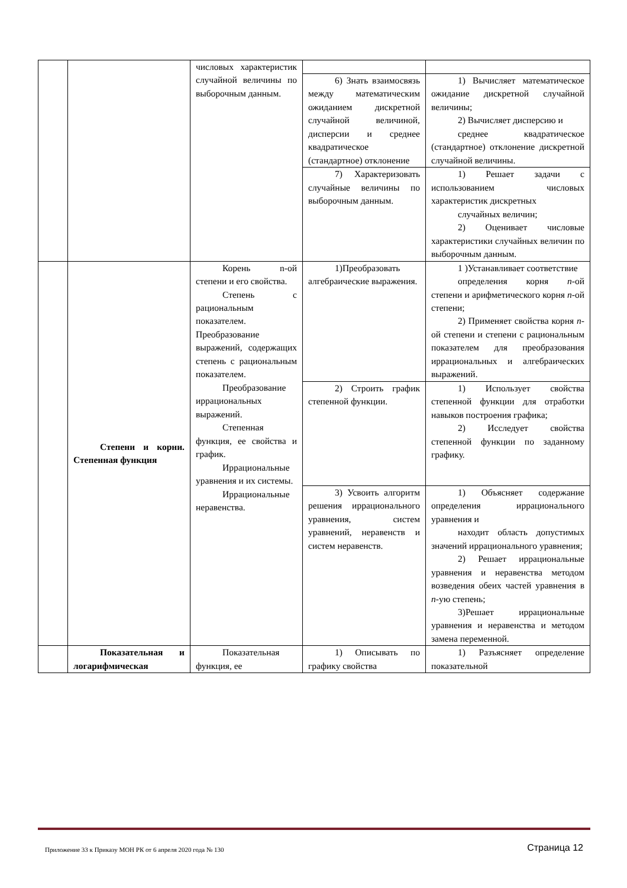| | | числовых характеристик случайной величины по выборочным данным. | | |
| | | | 6) Знать взаимосвязь между математическим ожиданием дискретной случайной величиной, дисперсии и среднее квадратическое (стандартное) отклонение | 1) Вычисляет математическое ожидание дискретной случайной величины; 2) Вычисляет дисперсию и среднее квадратическое (стандартное) отклонение дискретной случайной величины. |
| | | | 7) Характеризовать случайные величины по выборочным данным. | 1) Решает задачи с использованием числовых характеристик дискретных случайных величин; 2) Оценивает числовые характеристики случайных величин по выборочным данным. |
| | Степени и корни. Степенная функция | Корень n-ой степени и его свойства. Степень с рациональным показателем. Преобразование выражений, содержащих степень с рациональным показателем. Преобразование иррациональных выражений. Степенная функция, ее свойства и график. Иррациональные уравнения и их системы. Иррациональные неравенства. | 1)Преобразовать алгебраические выражения. | 1 )Устанавливает соответствие определения корня n -ой степени и арифметического корня n -ой степени; 2) Применяет свойства корня n -ой степени и степени с рациональным показателем для преобразования иррациональных и алгебраических выражений. |
| | | | 2) Строить график степенной функции. | 1) Использует свойства степенной функции для отработки навыков построения графика; 2) Исследует свойства степенной функции по заданному графику. |
| | | | 3) Усвоить алгоритм решения иррационального уравнения, систем уравнений, неравенств и систем неравенств. | 1) Объясняет содержание определения иррационального уравнения и находит область допустимых значений иррационального уравнения; 2) Решает иррациональные уравнения и неравенства методом возведения обеих частей уравнения в n -ую степень; 3)Решает иррациональные уравнения и неравенства и методом замена переменной. |
| | Показательная и логарифмическая | Показательная функция, ее | 1) Описывать по графику свойства | 1) Разъясняет определение показательной |
Приложение 33 к Приказу МОН РК от 6 апреля 2020 года № 130
Страница 12